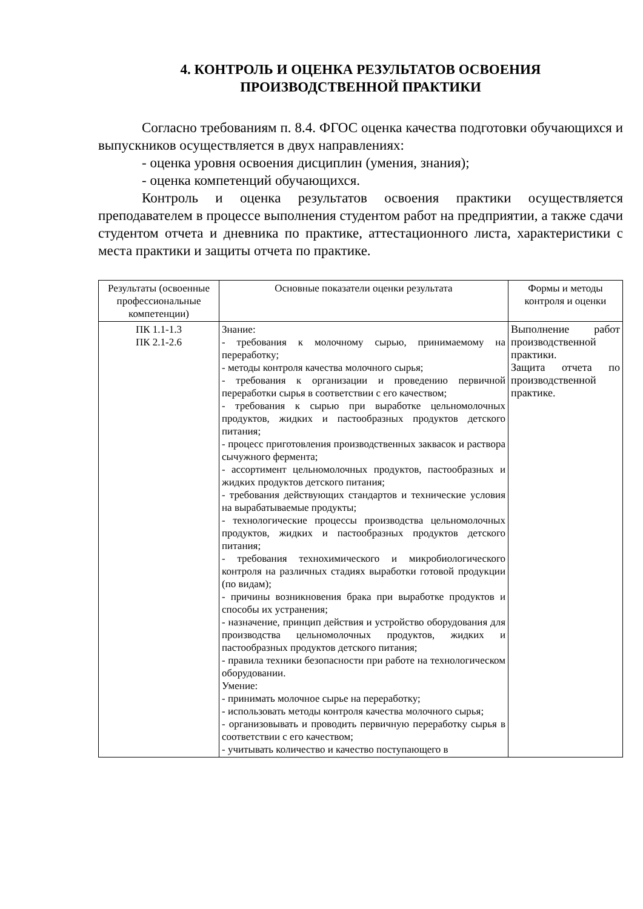4. КОНТРОЛЬ И ОЦЕНКА РЕЗУЛЬТАТОВ ОСВОЕНИЯ
ПРОИЗВОДСТВЕННОЙ ПРАКТИКИ
Согласно требованиям п. 8.4. ФГОС оценка качества подготовки обучающихся и выпускников осуществляется в двух направлениях:
- оценка уровня освоения дисциплин (умения, знания);
- оценка компетенций обучающихся.
Контроль и оценка результатов освоения практики осуществляется преподавателем в процессе выполнения студентом работ на предприятии, а также сдачи студентом отчета и дневника по практике, аттестационного листа, характеристики с места практики и защиты отчета по практике.
| Результаты (освоенные профессиональные компетенции) | Основные показатели оценки результата | Формы и методы контроля и оценки |
| ПК 1.1-1.3 ПК 2.1-2.6 | Знание: - требования к молочному сырью, принимаемому на переработку; - методы контроля качества молочного сырья; - требования к организации и проведению первичной переработки сырья в соответствии с его качеством; - требования к сырью при выработке цельномолочных продуктов, жидких и пастообразных продуктов детского питания; - процесс приготовления производственных заквасок и раствора сычужного фермента; - ассортимент цельномолочных продуктов, пастообразных и жидких продуктов детского питания; - требования действующих стандартов и технические условия на вырабатываемые продукты; - технологические процессы производства цельномолочных продуктов, жидких и пастообразных продуктов детского питания; - требования технохимического и микробиологического контроля на различных стадиях выработки готовой продукции (по видам); - причины возникновения брака при выработке продуктов и способы их устранения; - назначение, принцип действия и устройство оборудования для производства цельномолочных продуктов, жидких и пастообразных продуктов детского питания; - правила техники безопасности при работе на технологическом оборудовании. Умение: - принимать молочное сырье на переработку; - использовать методы контроля качества молочного сырья; - организовывать и проводить первичную переработку сырья в соответствии с его качеством; - учитывать количество и качество поступающего в | Выполнение работ производственной практики. Защита отчета по производственной практике. |